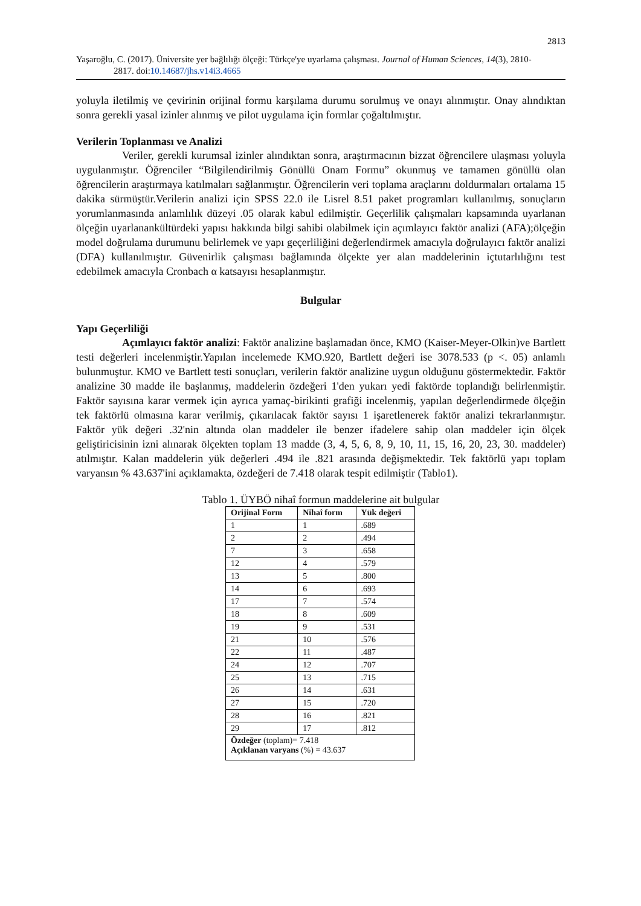2813
Yaşaroğlu, C. (2017). Üniversite yer bağlılığı ölçeği: Türkçe'ye uyarlama çalışması. Journal of Human Sciences, 14(3), 2810-
2817. doi:10.14687/jhs.v14i3.4665
yoluyla iletilmiş ve çevirinin orijinal formu karşılama durumu sorulmuş ve onayı alınmıştır. Onay alındıktan sonra gerekli yasal izinler alınmış ve pilot uygulama için formlar çoğaltılmıştır.
Verilerin Toplanması ve Analizi
Veriler, gerekli kurumsal izinler alındıktan sonra, araştırmacının bizzat öğrencilere ulaşması yoluyla uygulanmıştır. Öğrenciler “Bilgilendirilmiş Gönüllü Onam Formu” okunmuş ve tamamen gönüllü olan öğrencilerin araştırmaya katılmaları sağlanmıştır. Öğrencilerin veri toplama araçlarını doldurmaları ortalama 15 dakika sürmüştür.Verilerin analizi için SPSS 22.0 ile Lisrel 8.51 paket programları kullanılmış, sonuçların yorumlanmasında anlamlılık düzeyi .05 olarak kabul edilmiştir. Geçerlilik çalışmaları kapsamında uyarlanan ölçeğin uyarlanankültürdeki yapısı hakkında bilgi sahibi olabilmek için açımlayıcı faktör analizi (AFA);ölçeğin model doğrulama durumunu belirlemek ve yapı geçerliliğini değerlendirmek amacıyla doğrulayıcı faktör analizi (DFA) kullanılmıştır. Güvenirlik çalışması bağlamında ölçekte yer alan maddelerinin içtutarlılığını test edebilmek amacıyla Cronbach α katsayısı hesaplanmıştır.
Bulgular
Yapı Geçerliliği
Açımlayıcı faktör analizi: Faktör analizine başlamadan önce, KMO (Kaiser-Meyer-Olkin)ve Bartlett testi değerleri incelenmiştir.Yapılan incelemede KMO.920, Bartlett değeri ise 3078.533 (p <. 05) anlamlı bulunmuştur. KMO ve Bartlett testi sonuçları, verilerin faktör analizine uygun olduğunu göstermektedir. Faktör analizine 30 madde ile başlanmış, maddelerin özdeğeri 1'den yukarı yedi faktörde toplandığı belirlenmiştir. Faktör sayısına karar vermek için ayrıca yamaç-birikinti grafiği incelenmiş, yapılan değerlendirmede ölçeğin tek faktörlü olmasına karar verilmiş, çıkarılacak faktör sayısı 1 işaretlenerek faktör analizi tekrarlanmıştır. Faktör yük değeri .32'nin altında olan maddeler ile benzer ifadelere sahip olan maddeler için ölçek geliştiricisinin izni alınarak ölçekten toplam 13 madde (3, 4, 5, 6, 8, 9, 10, 11, 15, 16, 20, 23, 30. maddeler) atılmıştır. Kalan maddelerin yük değerleri .494 ile .821 arasında değişmektedir. Tek faktörlü yapı toplam varyansın % 43.637'ini açıklamakta, özdeğeri de 7.418 olarak tespit edilmiştir (Tablo1).
Tablo 1. ÜYBÖ nihaî formun maddelerine ait bulgular
| Orijinal Form | Nihaî form | Yük değeri |
| --- | --- | --- |
| 1 | 1 | .689 |
| 2 | 2 | .494 |
| 7 | 3 | .658 |
| 12 | 4 | .579 |
| 13 | 5 | .800 |
| 14 | 6 | .693 |
| 17 | 7 | .574 |
| 18 | 8 | .609 |
| 19 | 9 | .531 |
| 21 | 10 | .576 |
| 22 | 11 | .487 |
| 24 | 12 | .707 |
| 25 | 13 | .715 |
| 26 | 14 | .631 |
| 27 | 15 | .720 |
| 28 | 16 | .821 |
| 29 | 17 | .812 |
| Özdeğer (toplam)= 7.418 Açıklanan varyans (%) = 43.637 | | |